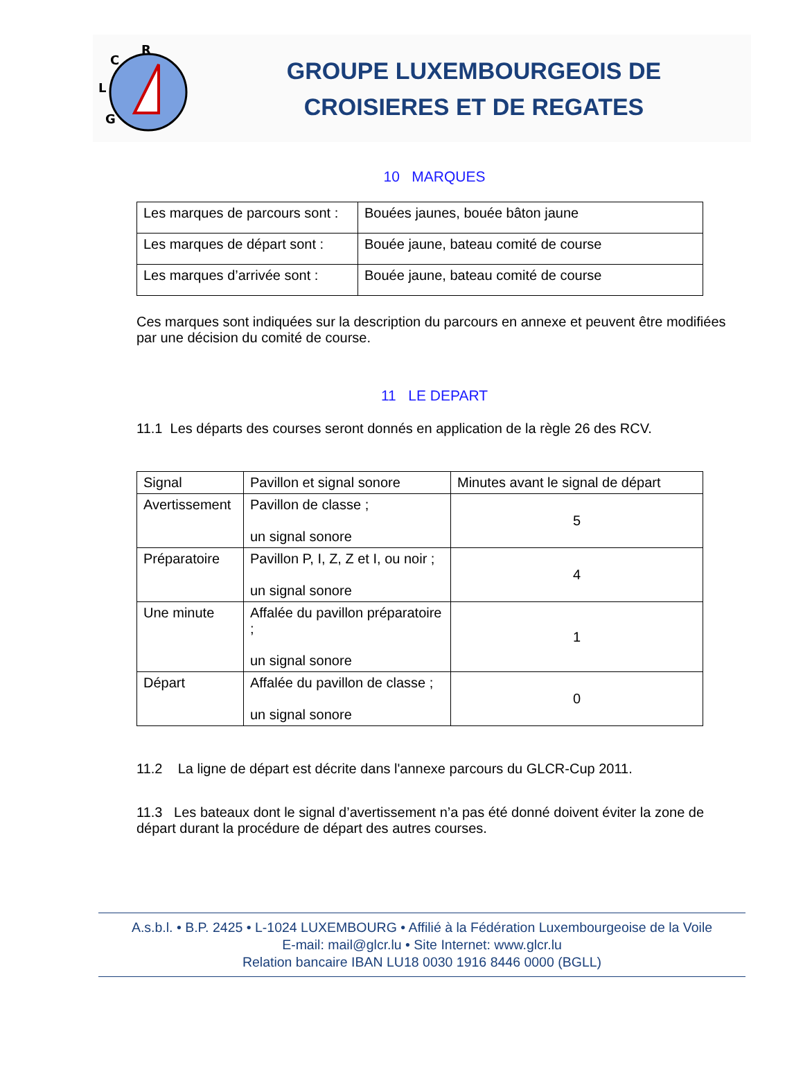R
C
L
G
GROUPE LUXEMBOURGEOIS DE
CROISIERES ET DE REGATES
10 MARQUES
| Les marques de parcours sont : | Bouées jaunes, bouée bâton jaune |
| Les marques de départ sont : | Bouée jaune, bateau comité de course |
| Les marques d’arrivée sont : | Bouée jaune, bateau comité de course |
Ces marques sont indiquées sur la description du parcours en annexe et peuvent être modifiées par une décision du comité de course.
11 LE DEPART
11.1 Les départs des courses seront donnés en application de la règle 26 des RCV.
| Signal | Pavillon et signal sonore | Minutes avant le signal de départ |
| --- | --- | --- |
| Avertissement | Pavillon de classe ; un signal sonore | 5 |
| Préparatoire | Pavillon P, I, Z, Z et I, ou noir ; un signal sonore | 4 |
| Une minute | Affalée du pavillon préparatoire ; un signal sonore | 1 |
| Départ | Affalée du pavillon de classe ; un signal sonore | 0 |
11.2 La ligne de départ est décrite dans l'annexe parcours du GLCR-Cup 2011.
11.3 Les bateaux dont le signal d’avertissement n’a pas été donné doivent éviter la zone de départ durant la procédure de départ des autres courses.
A.s.b.l. • B.P. 2425 • L-1024 LUXEMBOURG • Affilié à la Fédération Luxembourgeoise de la Voile
E-mail: mail@glcr.lu • Site Internet: www.glcr.lu
Relation bancaire IBAN LU18 0030 1916 8446 0000 (BGLL)